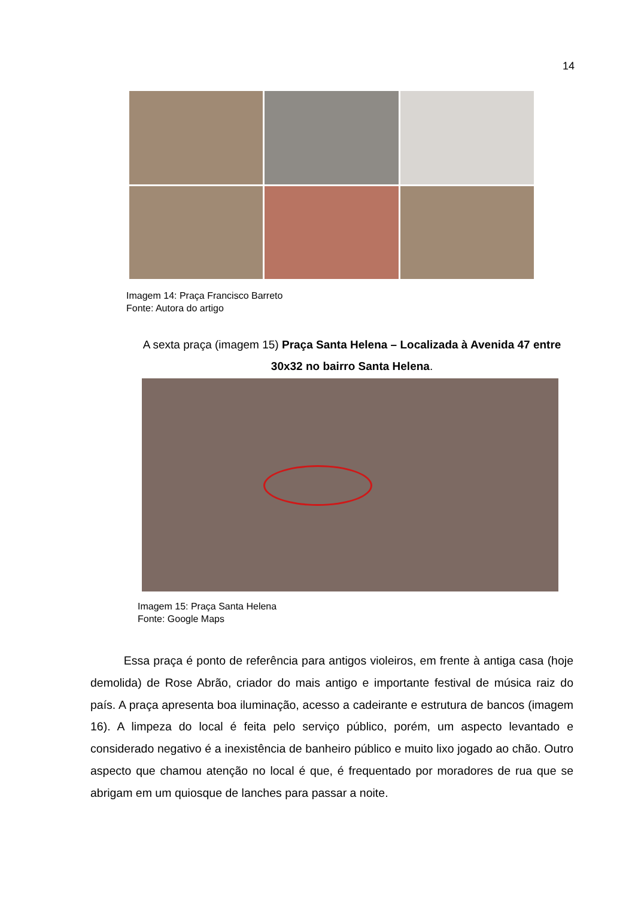14
Imagem 14: Praça Francisco Barreto
Fonte: Autora do artigo
A sexta praça (imagem 15) Praça Santa Helena – Localizada à Avenida 47 entre 30x32 no bairro Santa Helena.
Imagem 15: Praça Santa Helena
Fonte: Google Maps
Essa praça é ponto de referência para antigos violeiros, em frente à antiga casa (hoje demolida) de Rose Abrão, criador do mais antigo e importante festival de música raiz do país. A praça apresenta boa iluminação, acesso a cadeirante e estrutura de bancos (imagem 16). A limpeza do local é feita pelo serviço público, porém, um aspecto levantado e considerado negativo é a inexistência de banheiro público e muito lixo jogado ao chão. Outro aspecto que chamou atenção no local é que, é frequentado por moradores de rua que se abrigam em um quiosque de lanches para passar a noite.